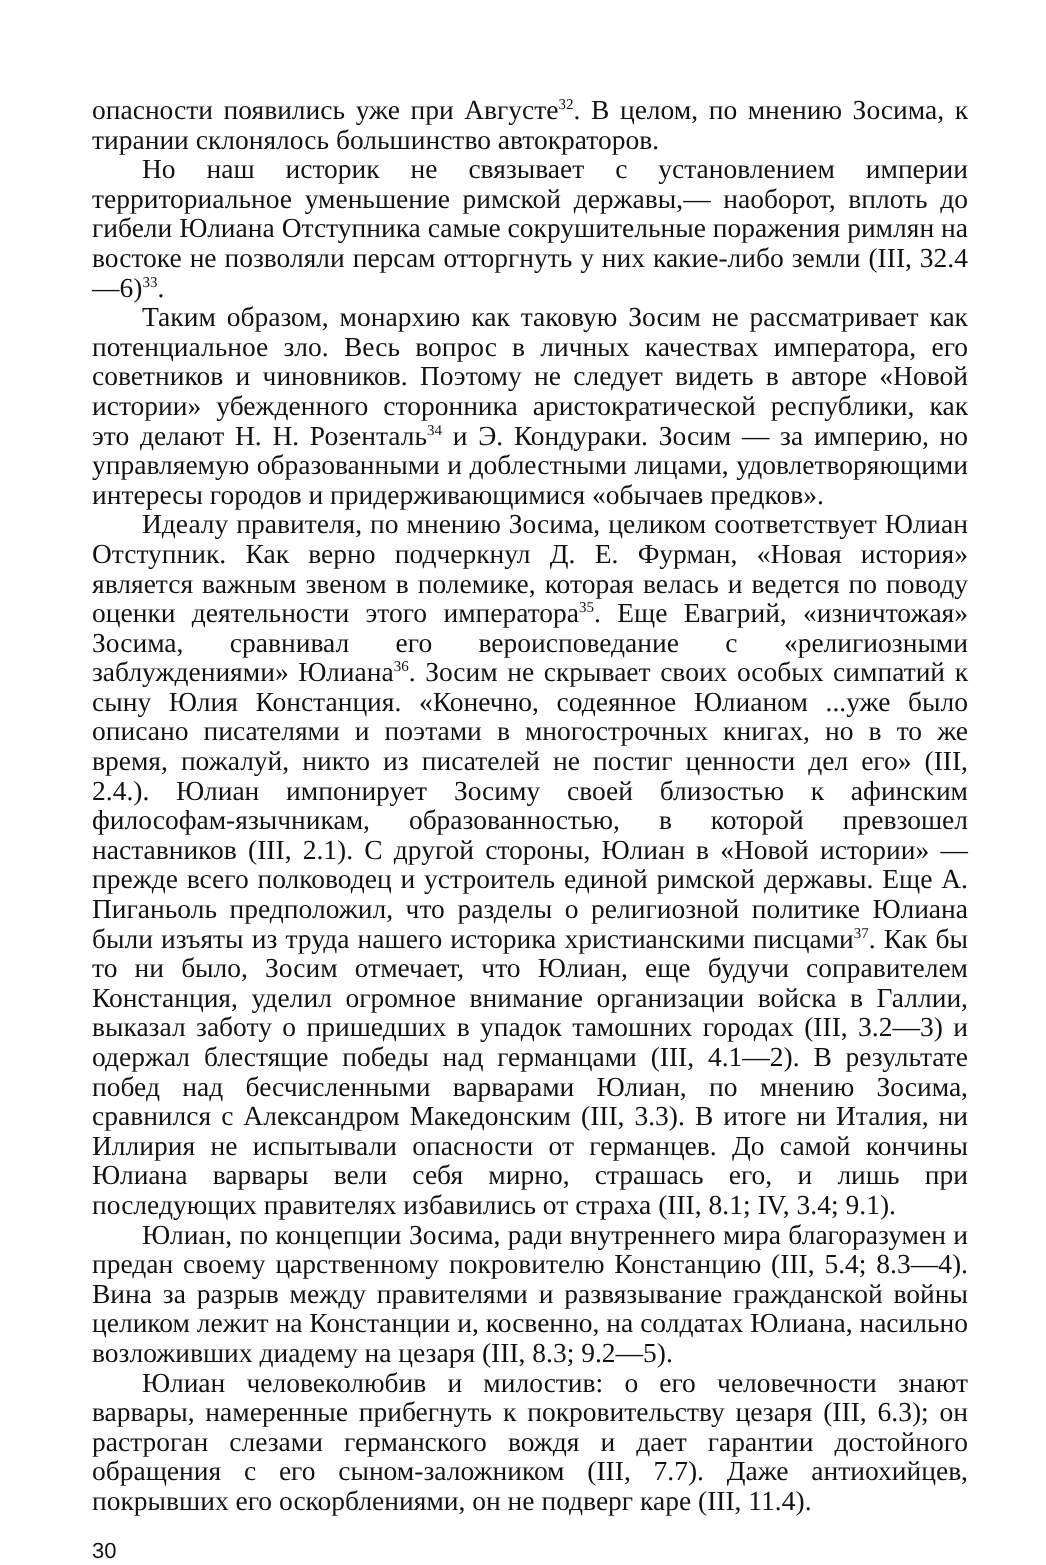опасности появились уже при Августе<sup>32</sup>. В целом, по мнению Зосима, к тирании склонялось большинство автократоров.
Но наш историк не связывает с установлением империи территориальное уменьшение римской державы,— наоборот, вплоть до гибели Юлиана Отступника самые сокрушительные поражения римлян на востоке не позволяли персам отторгнуть у них какие-либо земли (III, 32.4—6)<sup>33</sup>.
Таким образом, монархию как таковую Зосим не рассматривает как потенциальное зло. Весь вопрос в личных качествах императора, его советников и чиновников. Поэтому не следует видеть в авторе «Новой истории» убежденного сторонника аристократической республики, как это делают Н. Н. Розенталь<sup>34</sup> и Э. Кондураки. Зосим — за империю, но управляемую образованными и доблестными лицами, удовлетворяющими интересы городов и придерживающимися «обычаев предков».
Идеалу правителя, по мнению Зосима, целиком соответствует Юлиан Отступник. Как верно подчеркнул Д. Е. Фурман, «Новая история» является важным звеном в полемике, которая велась и ведется по поводу оценки деятельности этого императора<sup>35</sup>. Еще Евагрий, «изничтожая» Зосима, сравнивал его вероисповедание с «религиозными заблуждениями» Юлиана<sup>36</sup>. Зосим не скрывает своих особых симпатий к сыну Юлия Констанция. «Конечно, содеянное Юлианом ...уже было описано писателями и поэтами в многострочных книгах, но в то же время, пожалуй, никто из писателей не постиг ценности дел его» (III, 2.4.). Юлиан импонирует Зосиму своей близостью к афинским философам-язычникам, образованностью, в которой превзошел наставников (III, 2.1). С другой стороны, Юлиан в «Новой истории» — прежде всего полководец и устроитель единой римской державы. Еще А. Пиганьоль предположил, что разделы о религиозной политике Юлиана были изъяты из труда нашего историка христианскими писцами<sup>37</sup>. Как бы то ни было, Зосим отмечает, что Юлиан, еще будучи соправителем Констанция, уделил огромное внимание организации войска в Галлии, выказал заботу о пришедших в упадок тамошних городах (III, 3.2—3) и одержал блестящие победы над германцами (III, 4.1—2). В результате побед над бесчисленными варварами Юлиан, по мнению Зосима, сравнился с Александром Македонским (III, 3.3). В итоге ни Италия, ни Иллирия не испытывали опасности от германцев. До самой кончины Юлиана варвары вели себя мирно, страшась его, и лишь при последующих правителях избавились от страха (III, 8.1; IV, 3.4; 9.1).
Юлиан, по концепции Зосима, ради внутреннего мира благоразумен и предан своему царственному покровителю Констанцию (III, 5.4; 8.3—4). Вина за разрыв между правителями и развязывание гражданской войны целиком лежит на Констанции и, косвенно, на солдатах Юлиана, насильно возложивших диадему на цезаря (III, 8.3; 9.2—5).
Юлиан человеколюбив и милостив: о его человечности знают варвары, намеренные прибегнуть к покровительству цезаря (III, 6.3); он растроган слезами германского вождя и дает гарантии достойного обращения с его сыном-заложником (III, 7.7). Даже антиохийцев, покрывших его оскорблениями, он не подверг каре (III, 11.4).
30